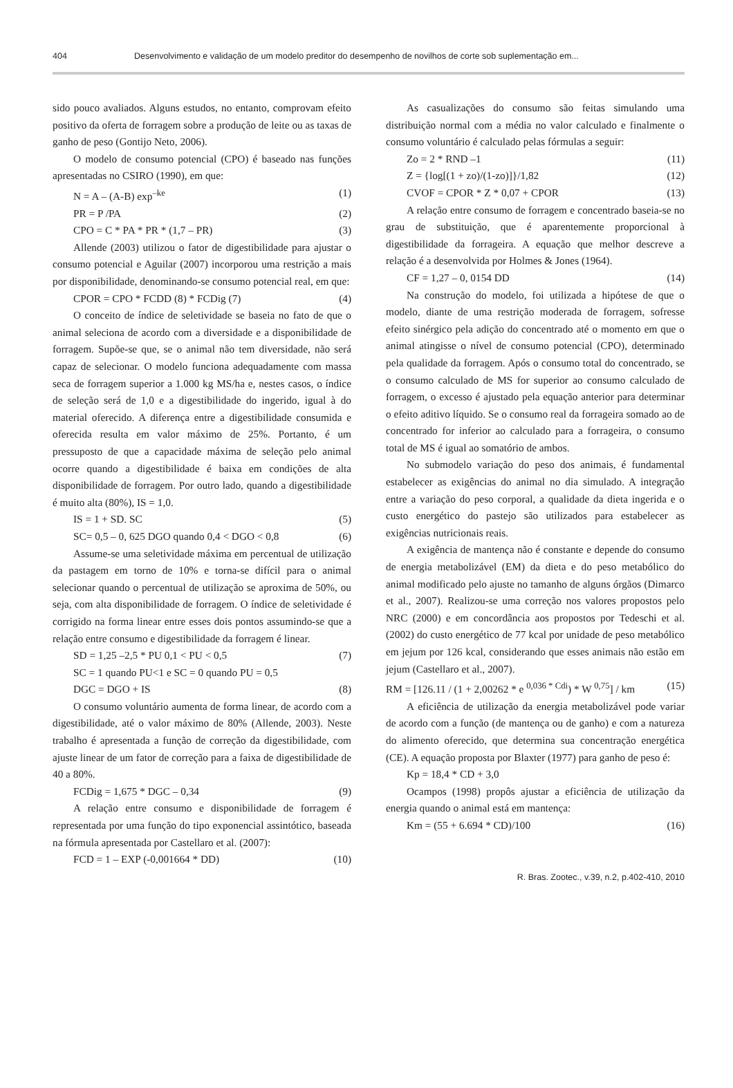404 Desenvolvimento e validação de um modelo preditor do desempenho de novilhos de corte sob suplementação em...
sido pouco avaliados. Alguns estudos, no entanto, comprovam efeito positivo da oferta de forragem sobre a produção de leite ou as taxas de ganho de peso (Gontijo Neto, 2006).
O modelo de consumo potencial (CPO) é baseado nas funções apresentadas no CSIRO (1990), em que:
N = A – (A-B) exp<sup>–ke</sup> (1)
PR = P /PA (2)
CPO = C * PA * PR * (1,7 – PR) (3)
Allende (2003) utilizou o fator de digestibilidade para ajustar o consumo potencial e Aguilar (2007) incorporou uma restrição a mais por disponibilidade, denominando-se consumo potencial real, em que:
CPOR = CPO * FCDD (8) * FCDig (7) (4)
O conceito de índice de seletividade se baseia no fato de que o animal seleciona de acordo com a diversidade e a disponibilidade de forragem. Supõe-se que, se o animal não tem diversidade, não será capaz de selecionar. O modelo funciona adequadamente com massa seca de forragem superior a 1.000 kg MS/ha e, nestes casos, o índice de seleção será de 1,0 e a digestibilidade do ingerido, igual à do material oferecido. A diferença entre a digestibilidade consumida e oferecida resulta em valor máximo de 25%. Portanto, é um pressuposto de que a capacidade máxima de seleção pelo animal ocorre quando a digestibilidade é baixa em condições de alta disponibilidade de forragem. Por outro lado, quando a digestibilidade é muito alta (80%), IS = 1,0.
IS = 1 + SD. SC (5)
SC= 0,5 – 0, 625 DGO quando 0,4 < DGO < 0,8 (6)
Assume-se uma seletividade máxima em percentual de utilização da pastagem em torno de 10% e torna-se difícil para o animal selecionar quando o percentual de utilização se aproxima de 50%, ou seja, com alta disponibilidade de forragem. O índice de seletividade é corrigido na forma linear entre esses dois pontos assumindo-se que a relação entre consumo e digestibilidade da forragem é linear.
SD = 1,25 –2,5 * PU 0,1 < PU < 0,5 (7)
SC = 1 quando PU<1 e SC = 0 quando PU = 0,5
DGC = DGO + IS (8)
O consumo voluntário aumenta de forma linear, de acordo com a digestibilidade, até o valor máximo de 80% (Allende, 2003). Neste trabalho é apresentada a função de correção da digestibilidade, com ajuste linear de um fator de correção para a faixa de digestibilidade de 40 a 80%.
FCDig = 1,675 * DGC – 0,34 (9)
A relação entre consumo e disponibilidade de forragem é representada por uma função do tipo exponencial assintótico, baseada na fórmula apresentada por Castellaro et al. (2007):
FCD = 1 – EXP (-0,001664 * DD) (10)
As casualizações do consumo são feitas simulando uma distribuição normal com a média no valor calculado e finalmente o consumo voluntário é calculado pelas fórmulas a seguir:
Zo = 2 * RND –1 (11)
Z = {log[(1 + zo)/(1-zo)]}/1,82 (12)
CVOF = CPOR * Z * 0,07 + CPOR (13)
A relação entre consumo de forragem e concentrado baseia-se no grau de substituição, que é aparentemente proporcional à digestibilidade da forrageira. A equação que melhor descreve a relação é a desenvolvida por Holmes & Jones (1964).
CF = 1,27 – 0, 0154 DD (14)
Na construção do modelo, foi utilizada a hipótese de que o modelo, diante de uma restrição moderada de forragem, sofresse efeito sinérgico pela adição do concentrado até o momento em que o animal atingisse o nível de consumo potencial (CPO), determinado pela qualidade da forragem. Após o consumo total do concentrado, se o consumo calculado de MS for superior ao consumo calculado de forragem, o excesso é ajustado pela equação anterior para determinar o efeito aditivo líquido. Se o consumo real da forrageira somado ao de concentrado for inferior ao calculado para a forrageira, o consumo total de MS é igual ao somatório de ambos.
No submodelo variação do peso dos animais, é fundamental estabelecer as exigências do animal no dia simulado. A integração entre a variação do peso corporal, a qualidade da dieta ingerida e o custo energético do pastejo são utilizados para estabelecer as exigências nutricionais reais.
A exigência de mantença não é constante e depende do consumo de energia metabolizável (EM) da dieta e do peso metabólico do animal modificado pelo ajuste no tamanho de alguns órgãos (Dimarco et al., 2007). Realizou-se uma correção nos valores propostos pelo NRC (2000) e em concordância aos propostos por Tedeschi et al. (2002) do custo energético de 77 kcal por unidade de peso metabólico em jejum por 126 kcal, considerando que esses animais não estão em jejum (Castellaro et al., 2007).
RM = [126.11 / (1 + 2,00262 * e <sup>0,036 * Cdi</sup>) * W <sup>0,75</sup>] / km (15)
A eficiência de utilização da energia metabolizável pode variar de acordo com a função (de mantença ou de ganho) e com a natureza do alimento oferecido, que determina sua concentração energética (CE). A equação proposta por Blaxter (1977) para ganho de peso é:
Kp = 18,4 * CD + 3,0
Ocampos (1998) propôs ajustar a eficiência de utilização da energia quando o animal está em mantença:
Km = (55 + 6.694 * CD)/100 (16)
R. Bras. Zootec., v.39, n.2, p.402-410, 2010